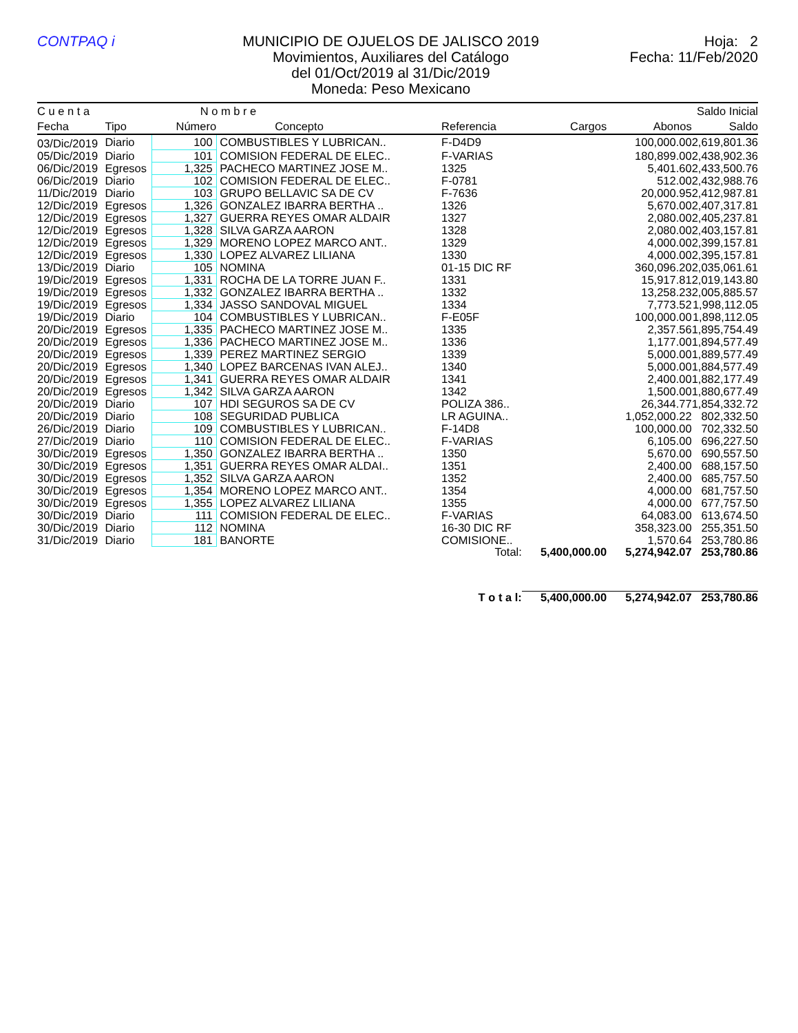CONTPAQ i MUNICIPIO DE OJUELOS DE JALISCO 2019
Movimientos, Auxiliares del Catálogo
del 01/Oct/2019 al 31/Dic/2019
Moneda: Peso Mexicano
Hoja: 2
Fecha: 11/Feb/2020
| C u e n t a | | N o m b r e | | | | | Saldo Inicial |
| --- | --- | --- | --- | --- | --- | --- | --- |
| Fecha | Tipo | Número | Concepto | Referencia | Cargos | Abonos | Saldo |
| 03/Dic/2019 | Diario | 100 | COMBUSTIBLES Y LUBRICAN.. | F-D4D9 | | 100,000.00 | 2,619,801.36 |
| 05/Dic/2019 | Diario | 101 | COMISION FEDERAL DE ELEC.. | F-VARIAS | | 180,899.00 | 2,438,902.36 |
| 06/Dic/2019 | Egresos | 1,325 | PACHECO MARTINEZ JOSE M.. | 1325 | | 5,401.60 | 2,433,500.76 |
| 06/Dic/2019 | Diario | 102 | COMISION FEDERAL DE ELEC.. | F-0781 | | 512.00 | 2,432,988.76 |
| 11/Dic/2019 | Diario | 103 | GRUPO BELLAVIC SA DE CV | F-7636 | | 20,000.95 | 2,412,987.81 |
| 12/Dic/2019 | Egresos | 1,326 | GONZALEZ IBARRA BERTHA .. | 1326 | | 5,670.00 | 2,407,317.81 |
| 12/Dic/2019 | Egresos | 1,327 | GUERRA REYES OMAR ALDAIR | 1327 | | 2,080.00 | 2,405,237.81 |
| 12/Dic/2019 | Egresos | 1,328 | SILVA GARZA AARON | 1328 | | 2,080.00 | 2,403,157.81 |
| 12/Dic/2019 | Egresos | 1,329 | MORENO LOPEZ MARCO ANT.. | 1329 | | 4,000.00 | 2,399,157.81 |
| 12/Dic/2019 | Egresos | 1,330 | LOPEZ ALVAREZ LILIANA | 1330 | | 4,000.00 | 2,395,157.81 |
| 13/Dic/2019 | Diario | 105 | NOMINA | 01-15 DIC RF | | 360,096.20 | 2,035,061.61 |
| 19/Dic/2019 | Egresos | 1,331 | ROCHA DE LA TORRE JUAN F.. | 1331 | | 15,917.81 | 2,019,143.80 |
| 19/Dic/2019 | Egresos | 1,332 | GONZALEZ IBARRA BERTHA .. | 1332 | | 13,258.23 | 2,005,885.57 |
| 19/Dic/2019 | Egresos | 1,334 | JASSO SANDOVAL MIGUEL | 1334 | | 7,773.52 | 1,998,112.05 |
| 19/Dic/2019 | Diario | 104 | COMBUSTIBLES Y LUBRICAN.. | F-E05F | | 100,000.00 | 1,898,112.05 |
| 20/Dic/2019 | Egresos | 1,335 | PACHECO MARTINEZ JOSE M.. | 1335 | | 2,357.56 | 1,895,754.49 |
| 20/Dic/2019 | Egresos | 1,336 | PACHECO MARTINEZ JOSE M.. | 1336 | | 1,177.00 | 1,894,577.49 |
| 20/Dic/2019 | Egresos | 1,339 | PEREZ MARTINEZ SERGIO | 1339 | | 5,000.00 | 1,889,577.49 |
| 20/Dic/2019 | Egresos | 1,340 | LOPEZ BARCENAS IVAN ALEJ.. | 1340 | | 5,000.00 | 1,884,577.49 |
| 20/Dic/2019 | Egresos | 1,341 | GUERRA REYES OMAR ALDAIR | 1341 | | 2,400.00 | 1,882,177.49 |
| 20/Dic/2019 | Egresos | 1,342 | SILVA GARZA AARON | 1342 | | 1,500.00 | 1,880,677.49 |
| 20/Dic/2019 | Diario | 107 | HDI SEGUROS SA DE CV | POLIZA 386.. | | 26,344.77 | 1,854,332.72 |
| 20/Dic/2019 | Diario | 108 | SEGURIDAD PUBLICA | LR AGUINA.. | | 1,052,000.22 | 802,332.50 |
| 26/Dic/2019 | Diario | 109 | COMBUSTIBLES Y LUBRICAN.. | F-14D8 | | 100,000.00 | 702,332.50 |
| 27/Dic/2019 | Diario | 110 | COMISION FEDERAL DE ELEC.. | F-VARIAS | | 6,105.00 | 696,227.50 |
| 30/Dic/2019 | Egresos | 1,350 | GONZALEZ IBARRA BERTHA .. | 1350 | | 5,670.00 | 690,557.50 |
| 30/Dic/2019 | Egresos | 1,351 | GUERRA REYES OMAR ALDAI.. | 1351 | | 2,400.00 | 688,157.50 |
| 30/Dic/2019 | Egresos | 1,352 | SILVA GARZA AARON | 1352 | | 2,400.00 | 685,757.50 |
| 30/Dic/2019 | Egresos | 1,354 | MORENO LOPEZ MARCO ANT.. | 1354 | | 4,000.00 | 681,757.50 |
| 30/Dic/2019 | Egresos | 1,355 | LOPEZ ALVAREZ LILIANA | 1355 | | 4,000.00 | 677,757.50 |
| 30/Dic/2019 | Diario | 111 | COMISION FEDERAL DE ELEC.. | F-VARIAS | | 64,083.00 | 613,674.50 |
| 30/Dic/2019 | Diario | 112 | NOMINA | 16-30 DIC RF | | 358,323.00 | 255,351.50 |
| 31/Dic/2019 | Diario | 181 | BANORTE | COMISIONE.. | | 1,570.64 | 253,780.86 |
| | | | | Total: | 5,400,000.00 | 5,274,942.07 | 253,780.86 |
| | | | | T o t a l: | 5,400,000.00 | 5,274,942.07 | 253,780.86 |